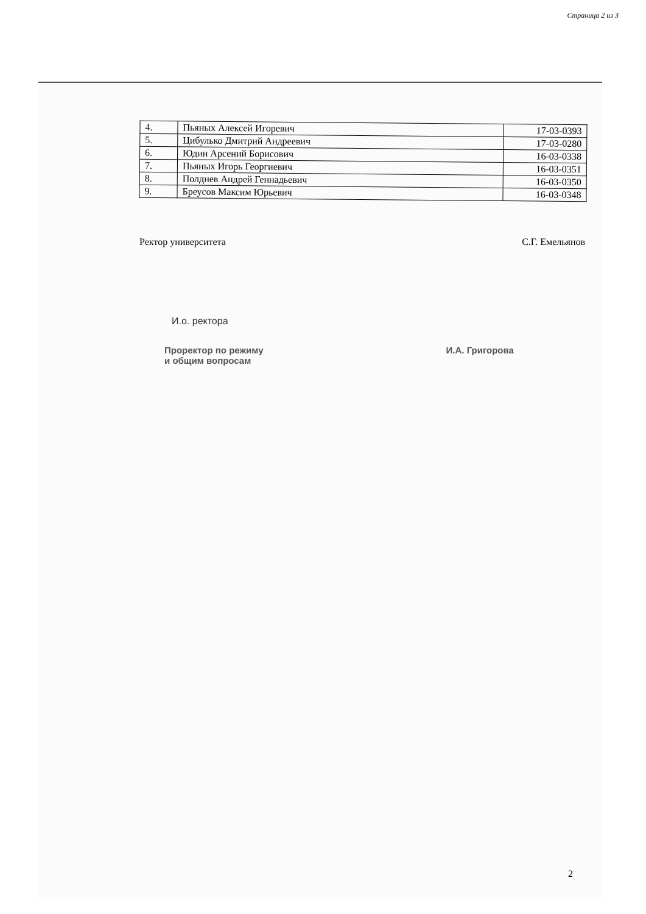Страница 2 из 3
| 4. | Пьяных Алексей Игоревич | 17-03-0393 |
| 5. | Цибулько Дмитрий Андреевич | 17-03-0280 |
| 6. | Юдин Арсений Борисович | 16-03-0338 |
| 7. | Пьяных Игорь Георгиевич | 16-03-0351 |
| 8. | Полднев Андрей Геннадьевич | 16-03-0350 |
| 9. | Бреусов Максим Юрьевич | 16-03-0348 |
Ректор университета С.Г. Емельянов
И.о. ректора
Проректор по режиму
и общим вопросам
И.А. Григорова
2